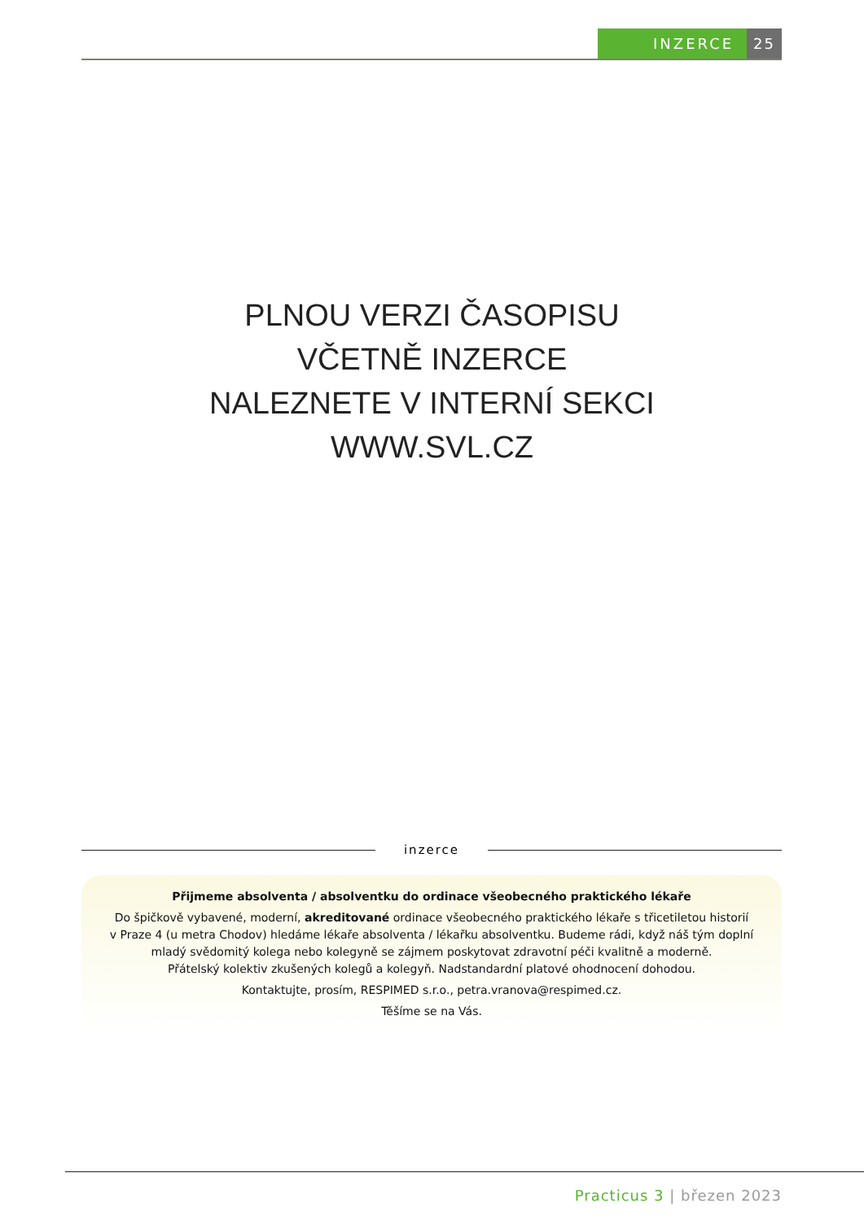INZERCE 25
PLNOU VERZI ČASOPISU
VČETNĚ INZERCE
NALEZNETE V INTERNÍ SEKCI
WWW.SVL.CZ
inzerce
Přijmeme absolventa / absolventku do ordinace všeobecného praktického lékaře
Do špičkově vybavené, moderní, akreditované ordinace všeobecného praktického lékaře s třicetiletou historií
v Praze 4 (u metra Chodov) hledáme lékaře absolventa / lékařku absolventku. Budeme rádi, když náš tým doplní
mladý svědomitý kolega nebo kolegyně se zájmem poskytovat zdravotní péči kvalitně a moderně.
Přátelský kolektiv zkušených kolegů a kolegyň. Nadstandardní platové ohodnocení dohodou.
Kontaktujte, prosím, RESPIMED s.r.o., petra.vranova@respimed.cz.
Těšíme se na Vás.
Practicus 3 | březen 2023